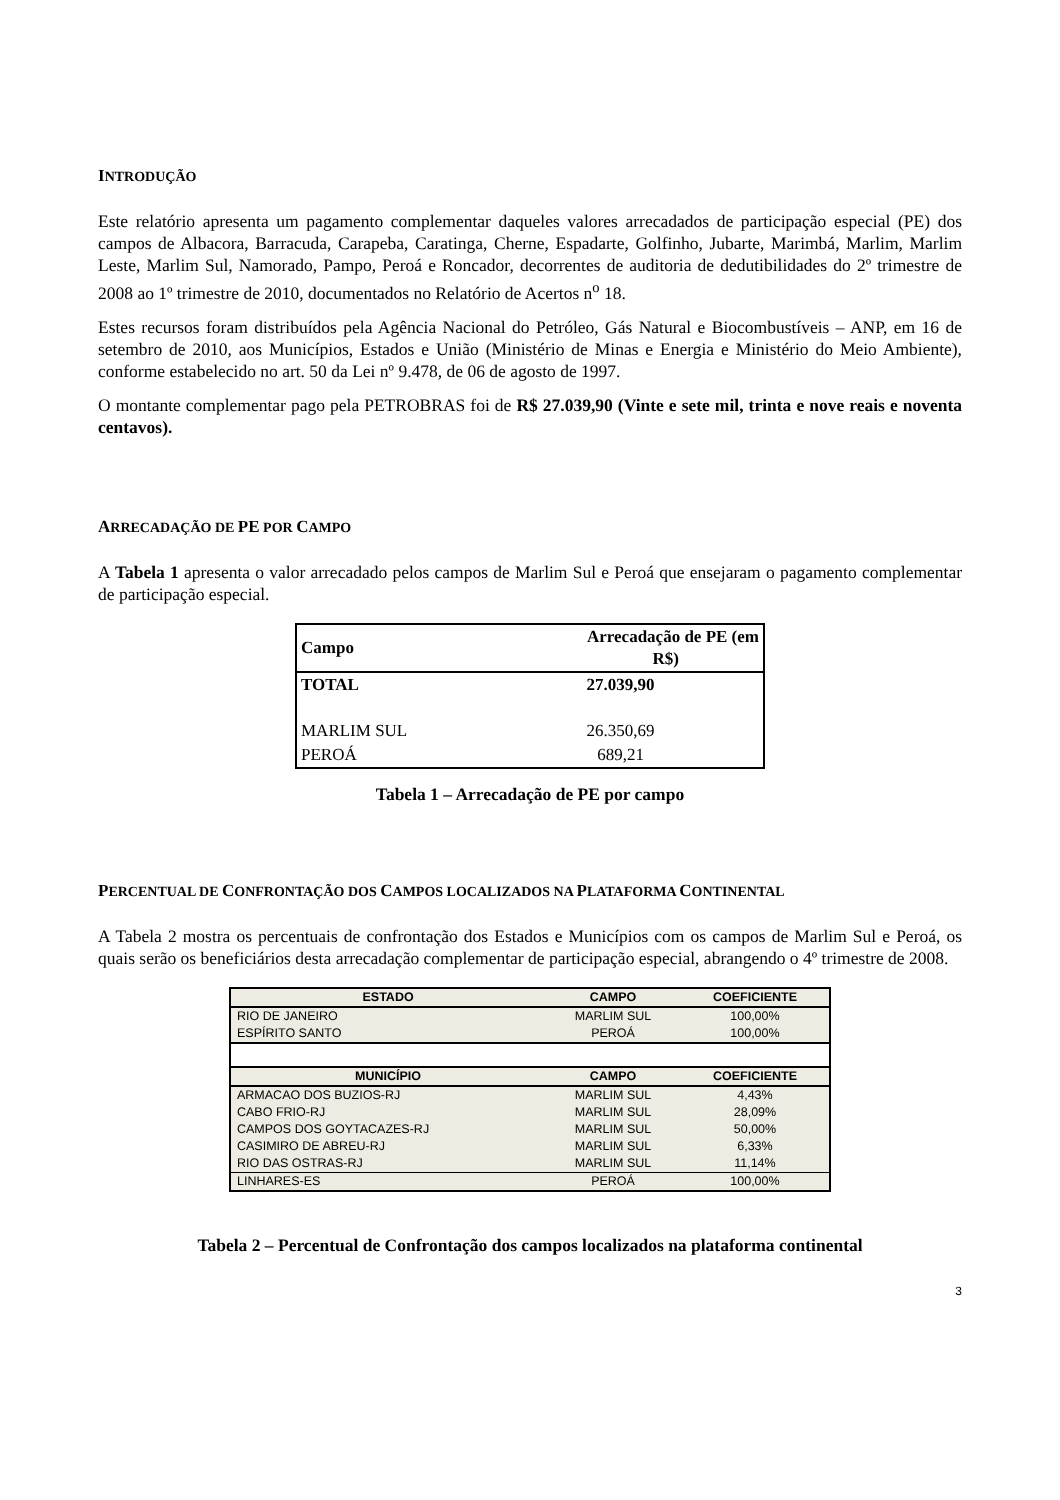INTRODUÇÃO
Este relatório apresenta um pagamento complementar daqueles valores arrecadados de participação especial (PE) dos campos de Albacora, Barracuda, Carapeba, Caratinga, Cherne, Espadarte, Golfinho, Jubarte, Marimbá, Marlim, Marlim Leste, Marlim Sul, Namorado, Pampo, Peroá e Roncador, decorrentes de auditoria de dedutibilidades do 2º trimestre de 2008 ao 1º trimestre de 2010, documentados no Relatório de Acertos n<sup>o</sup> 18.
Estes recursos foram distribuídos pela Agência Nacional do Petróleo, Gás Natural e Biocombustíveis – ANP, em 16 de setembro de 2010, aos Municípios, Estados e União (Ministério de Minas e Energia e Ministério do Meio Ambiente), conforme estabelecido no art. 50 da Lei nº 9.478, de 06 de agosto de 1997.
O montante complementar pago pela PETROBRAS foi de R$ 27.039,90 (Vinte e sete mil, trinta e nove reais e noventa centavos).
ARRECADAÇÃO DE PE POR CAMPO
A Tabela 1 apresenta o valor arrecadado pelos campos de Marlim Sul e Peroá que ensejaram o pagamento complementar de participação especial.
| Campo | Arrecadação de PE (em R$) |
| TOTAL | 27.039,90 |
| MARLIM SUL | 26.350,69 |
| PEROÁ | 689,21 |
Tabela 1 – Arrecadação de PE por campo
PERCENTUAL DE CONFRONTAÇÃO DOS CAMPOS LOCALIZADOS NA PLATAFORMA CONTINENTAL
A Tabela 2 mostra os percentuais de confrontação dos Estados e Municípios com os campos de Marlim Sul e Peroá, os quais serão os beneficiários desta arrecadação complementar de participação especial, abrangendo o 4º trimestre de 2008.
| ESTADO | CAMPO | COEFICIENTE |
| --- | --- | --- |
| RIO DE JANEIRO | MARLIM SUL | 100,00% |
| ESPÍRITO SANTO | PEROÁ | 100,00% |
| MUNICÍPIO | CAMPO | COEFICIENTE |
| ARMACAO DOS BUZIOS-RJ | MARLIM SUL | 4,43% |
| CABO FRIO-RJ | MARLIM SUL | 28,09% |
| CAMPOS DOS GOYTACAZES-RJ | MARLIM SUL | 50,00% |
| CASIMIRO DE ABREU-RJ | MARLIM SUL | 6,33% |
| RIO DAS OSTRAS-RJ | MARLIM SUL | 11,14% |
| LINHARES-ES | PEROÁ | 100,00% |
Tabela 2 – Percentual de Confrontação dos campos localizados na plataforma continental
3